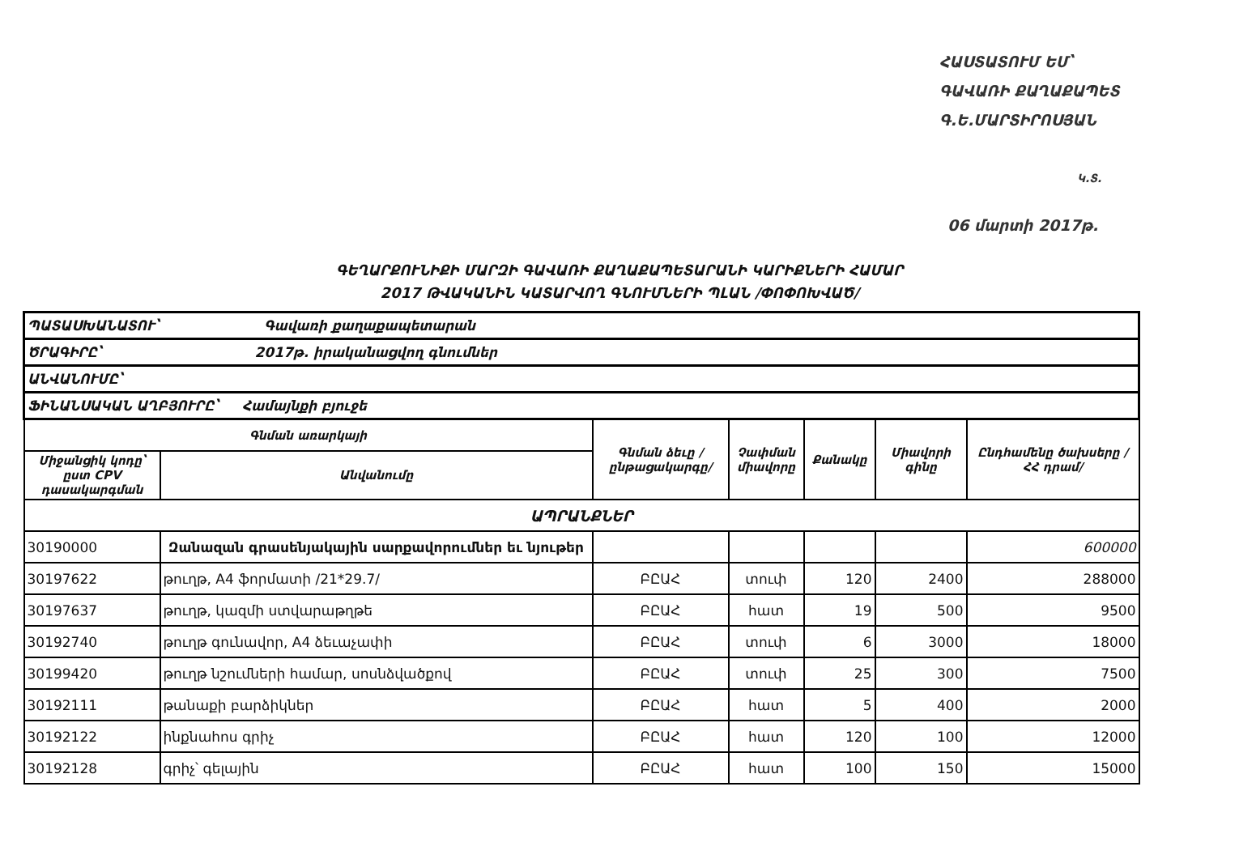ՀԱՍՏԱՏՈՒՄ ԵՄ՝
ԳԱՎԱՌԻ ՔԱՂԱՔԱՊԵՏ
Գ.Ե.ՄԱՐՏԻՐՈՍՅԱՆ
Կ.Տ.
06 մարտի 2017թ.
ԳԵՂԱՐՔՈՒՆԻՔԻ ՄԱՐԶԻ ԳԱՎԱՌԻ ՔԱՂԱՔԱՊԵՏԱՐԱՆԻ ԿԱՐԻՔՆԵՐԻ ՀԱՄԱՐ
2017 ԹՎԱԿԱՆԻՆ ԿԱՏԱՐՎՈՂ ԳՆՈՒՄՆԵՐԻ ՊԼԱՆ /ՓՈՓՈԽՎԱԾ/
| ՊԱՏԱՍԽԱՆԱՏՈՒ՝ Գավառի քաղաքապետարան | | | | | | |
| ԾՐԱԳԻՐԸ՝ 2017թ. իրականացվող գնումներ | | | | | | |
| ԱՆՎԱՆՈՒՄԸ՝ | | | | | | |
| ՖԻՆԱՆՍԱԿԱՆ ԱՂԲՅՈՒՐԸ՝ Համայնքի բյուջե | | | | | | |
| Գնման առարկայի | | Գնման ձեւը /ընթացակարգը/ | Չափման միավորը | Քանակը | Միավորի գինը | Ընդհամենը ծախսերը /ՀՀ դրամ/ |
| Միջանցիկ կոդը՝ ըստ CPV դասակարգման | Անվանումը | | | | | |
| ԱՊՐԱՆՔՆԵՐ | | | | | | |
| 30190000 | Զանազան գրասենյակային սարքավորումներ եւ նյութեր | | | | | 600000 |
| 30197622 | թուղթ, A4 ֆորմատի /21*29.7/ | ԲԸԱՀ | տուփ | 120 | 2400 | 288000 |
| 30197637 | թուղթ, կազմի ստվարաթղթե | ԲԸԱՀ | հատ | 19 | 500 | 9500 |
| 30192740 | թուղթ գունավոր, A4 ձեւաչափի | ԲԸԱՀ | տուփ | 6 | 3000 | 18000 |
| 30199420 | թուղթ նշումների համար, սոսնձվածքով | ԲԸԱՀ | տուփ | 25 | 300 | 7500 |
| 30192111 | թանաքի բարձիկներ | ԲԸԱՀ | հատ | 5 | 400 | 2000 |
| 30192122 | ինքնահոս գրիչ | ԲԸԱՀ | հատ | 120 | 100 | 12000 |
| 30192128 | գրիչ՝ գելային | ԲԸԱՀ | հատ | 100 | 150 | 15000 |